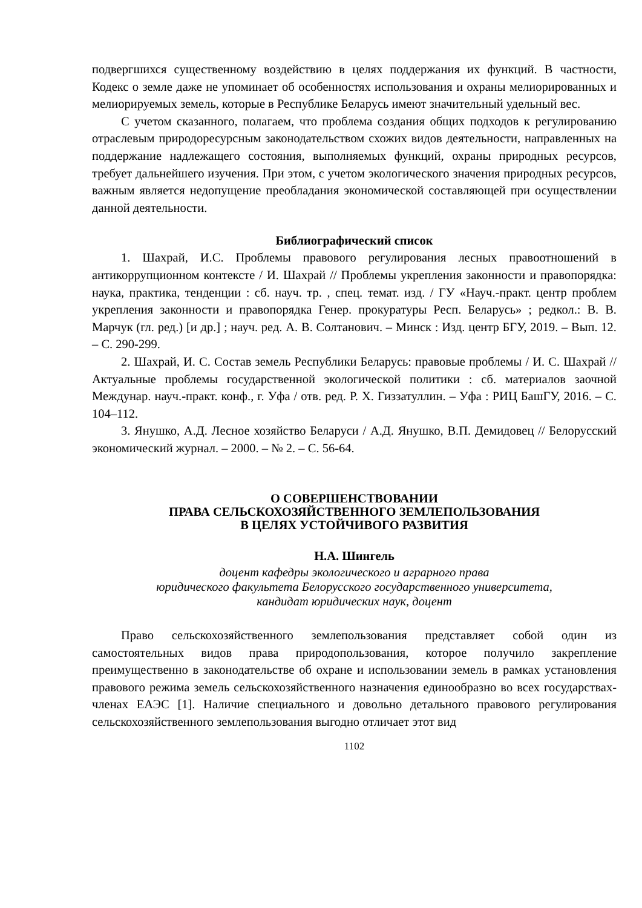подвергшихся существенному воздействию в целях поддержания их функций. В частности, Кодекс о земле даже не упоминает об особенностях использования и охраны мелиорированных и мелиорируемых земель, которые в Республике Беларусь имеют значительный удельный вес.
С учетом сказанного, полагаем, что проблема создания общих подходов к регулированию отраслевым природоресурсным законодательством схожих видов деятельности, направленных на поддержание надлежащего состояния, выполняемых функций, охраны природных ресурсов, требует дальнейшего изучения. При этом, с учетом экологического значения природных ресурсов, важным является недопущение преобладания экономической составляющей при осуществлении данной деятельности.
Библиографический список
1. Шахрай, И.С. Проблемы правового регулирования лесных правоотношений в антикоррупционном контексте / И. Шахрай // Проблемы укрепления законности и правопорядка: наука, практика, тенденции : сб. науч. тр. , спец. темат. изд. / ГУ «Науч.-практ. центр проблем укрепления законности и правопорядка Генер. прокуратуры Респ. Беларусь» ; редкол.: В. В. Марчук (гл. ред.) [и др.] ; науч. ред. А. В. Солтанович. – Минск : Изд. центр БГУ, 2019. – Вып. 12. – С. 290-299.
2. Шахрай, И. С. Состав земель Республики Беларусь: правовые проблемы / И. С. Шахрай // Актуальные проблемы государственной экологической политики : сб. материалов заочной Междунар. науч.-практ. конф., г. Уфа / отв. ред. Р. Х. Гиззатуллин. – Уфа : РИЦ БашГУ, 2016. – С. 104–112.
3. Янушко, А.Д. Лесное хозяйство Беларуси / А.Д. Янушко, В.П. Демидовец // Белорусский экономический журнал. – 2000. – № 2. – С. 56-64.
О СОВЕРШЕНСТВОВАНИИ
ПРАВА СЕЛЬСКОХОЗЯЙСТВЕННОГО ЗЕМЛЕПОЛЬЗОВАНИЯ
В ЦЕЛЯХ УСТОЙЧИВОГО РАЗВИТИЯ
Н.А. Шингель
доцент кафедры экологического и аграрного права
юридического факультета Белорусского государственного университета,
кандидат юридических наук, доцент
Право сельскохозяйственного землепользования представляет собой один из самостоятельных видов права природопользования, которое получило закрепление преимущественно в законодательстве об охране и использовании земель в рамках установления правового режима земель сельскохозяйственного назначения единообразно во всех государствах-членах ЕАЭС [1]. Наличие специального и довольно детального правового регулирования сельскохозяйственного землепользования выгодно отличает этот вид
1102